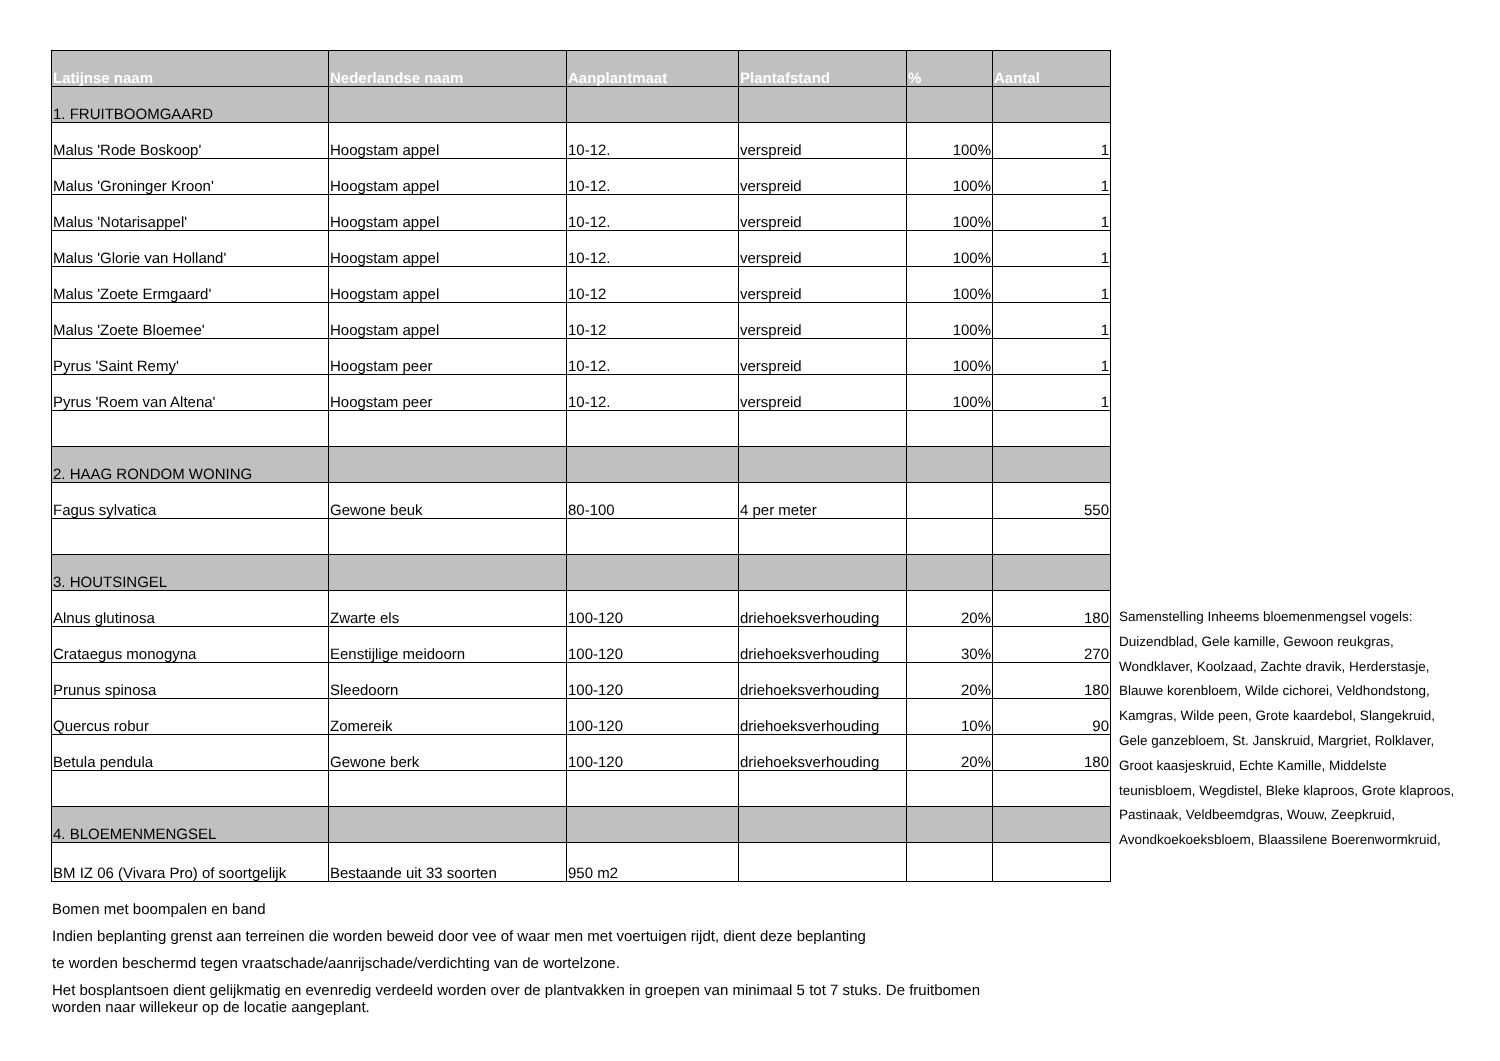| Latijnse naam | Nederlandse naam | Aanplantmaat | Plantafstand | % | Aantal |
| --- | --- | --- | --- | --- | --- |
| 1. FRUITBOOMGAARD | | | | | |
| Malus 'Rode Boskoop' | Hoogstam appel | 10-12. | verspreid | 100% | 1 |
| Malus 'Groninger Kroon' | Hoogstam appel | 10-12. | verspreid | 100% | 1 |
| Malus 'Notarisappel' | Hoogstam appel | 10-12. | verspreid | 100% | 1 |
| Malus 'Glorie van Holland' | Hoogstam appel | 10-12. | verspreid | 100% | 1 |
| Malus 'Zoete Ermgaard' | Hoogstam appel | 10-12 | verspreid | 100% | 1 |
| Malus 'Zoete Bloemee' | Hoogstam appel | 10-12 | verspreid | 100% | 1 |
| Pyrus 'Saint Remy' | Hoogstam peer | 10-12. | verspreid | 100% | 1 |
| Pyrus 'Roem van Altena' | Hoogstam peer | 10-12. | verspreid | 100% | 1 |
| 2. HAAG RONDOM WONING | | | | | |
| Fagus sylvatica | Gewone beuk | 80-100 | 4 per meter | | 550 |
| 3. HOUTSINGEL | | | | | |
| Alnus glutinosa | Zwarte els | 100-120 | driehoeksverhouding | 20% | 180 |
| Crataegus monogyna | Eenstijlige meidoorn | 100-120 | driehoeksverhouding | 30% | 270 |
| Prunus spinosa | Sleedoorn | 100-120 | driehoeksverhouding | 20% | 180 |
| Quercus robur | Zomereik | 100-120 | driehoeksverhouding | 10% | 90 |
| Betula pendula | Gewone berk | 100-120 | driehoeksverhouding | 20% | 180 |
| 4. BLOEMENMENGSEL | | | | | |
| BM IZ 06 (Vivara Pro) of soortgelijk | Bestaande uit 33 soorten | 950 m2 | | | |
Samenstelling Inheems bloemenmengsel vogels: Duizendblad, Gele kamille, Gewoon reukgras, Wondklaver, Koolzaad, Zachte dravik, Herderstasje, Blauwe korenbloem, Wilde cichorei, Veldhondstong, Kamgras, Wilde peen, Grote kaardebol, Slangekruid, Gele ganzebloem, St. Janskruid, Margriet, Rolklaver, Groot kaasjeskruid, Echte Kamille, Middelste teunisbloem, Wegdistel, Bleke klaproos, Grote klaproos, Pastinaak, Veldbeemdgras, Wouw, Zeepkruid, Avondkoekoeksbloem, Blaassilene Boerenwormkruid,
Bomen met boompalen en band
Indien beplanting grenst aan terreinen die worden beweid door vee of waar men met voertuigen rijdt, dient deze beplanting
te worden beschermd tegen vraatschade/aanrijschade/verdichting van de wortelzone.
Het bosplantsoen dient gelijkmatig en evenredig verdeeld worden over de plantvakken in groepen van minimaal 5 tot 7 stuks. De fruitbomen
worden naar willekeur op de locatie aangeplant.